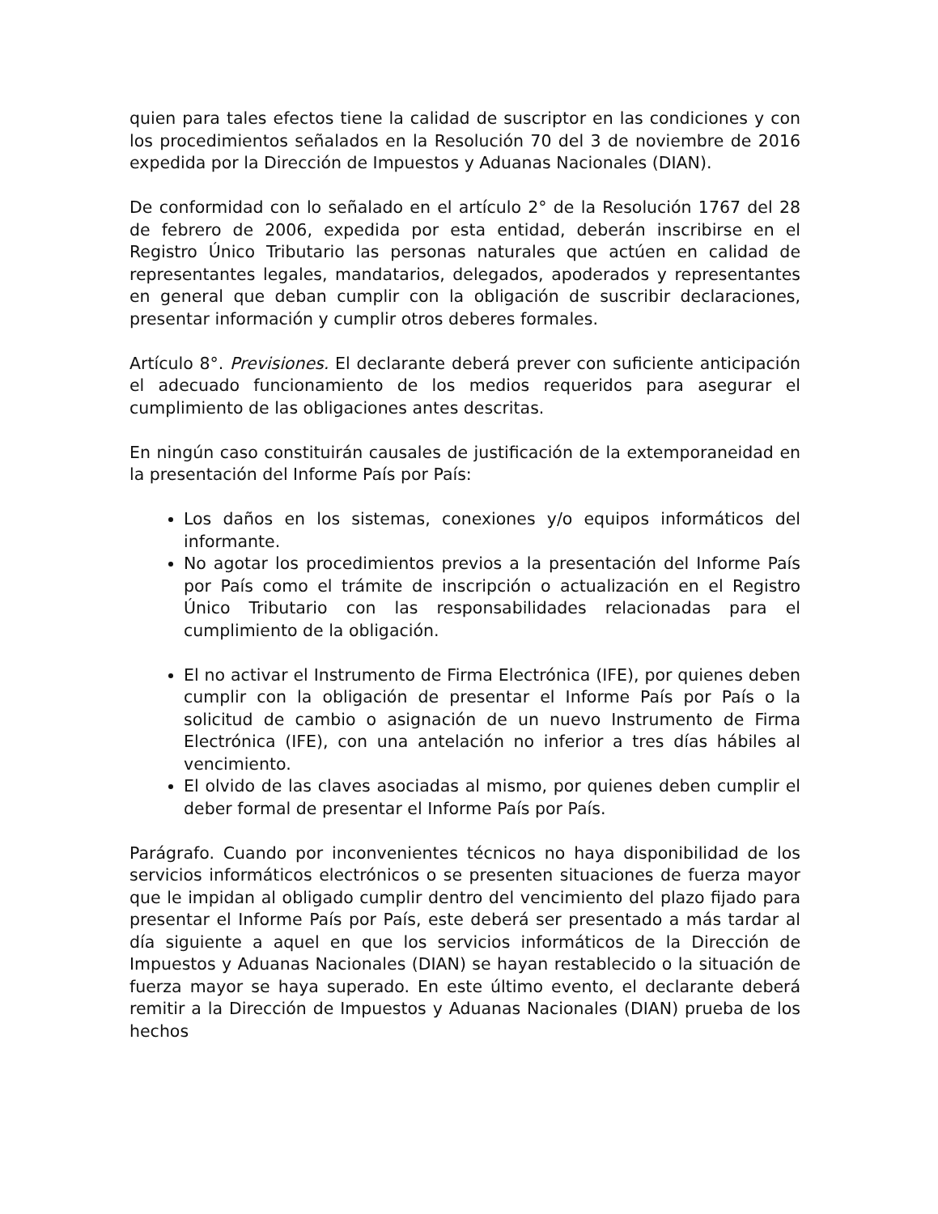quien para tales efectos tiene la calidad de suscriptor en las condiciones y con los procedimientos señalados en la Resolución 70 del 3 de noviembre de 2016 expedida por la Dirección de Impuestos y Aduanas Nacionales (DIAN).
De conformidad con lo señalado en el artículo 2° de la Resolución 1767 del 28 de febrero de 2006, expedida por esta entidad, deberán inscribirse en el Registro Único Tributario las personas naturales que actúen en calidad de representantes legales, mandatarios, delegados, apoderados y representantes en general que deban cumplir con la obligación de suscribir declaraciones, presentar información y cumplir otros deberes formales.
Artículo 8°. Previsiones. El declarante deberá prever con suficiente anticipación el adecuado funcionamiento de los medios requeridos para asegurar el cumplimiento de las obligaciones antes descritas.
En ningún caso constituirán causales de justificación de la extemporaneidad en la presentación del Informe País por País:
Los daños en los sistemas, conexiones y/o equipos informáticos del informante.
No agotar los procedimientos previos a la presentación del Informe País por País como el trámite de inscripción o actualización en el Registro Único Tributario con las responsabilidades relacionadas para el cumplimiento de la obligación.
El no activar el Instrumento de Firma Electrónica (IFE), por quienes deben cumplir con la obligación de presentar el Informe País por País o la solicitud de cambio o asignación de un nuevo Instrumento de Firma Electrónica (IFE), con una antelación no inferior a tres días hábiles al vencimiento.
El olvido de las claves asociadas al mismo, por quienes deben cumplir el deber formal de presentar el Informe País por País.
Parágrafo. Cuando por inconvenientes técnicos no haya disponibilidad de los servicios informáticos electrónicos o se presenten situaciones de fuerza mayor que le impidan al obligado cumplir dentro del vencimiento del plazo fijado para presentar el Informe País por País, este deberá ser presentado a más tardar al día siguiente a aquel en que los servicios informáticos de la Dirección de Impuestos y Aduanas Nacionales (DIAN) se hayan restablecido o la situación de fuerza mayor se haya superado. En este último evento, el declarante deberá remitir a la Dirección de Impuestos y Aduanas Nacionales (DIAN) prueba de los hechos